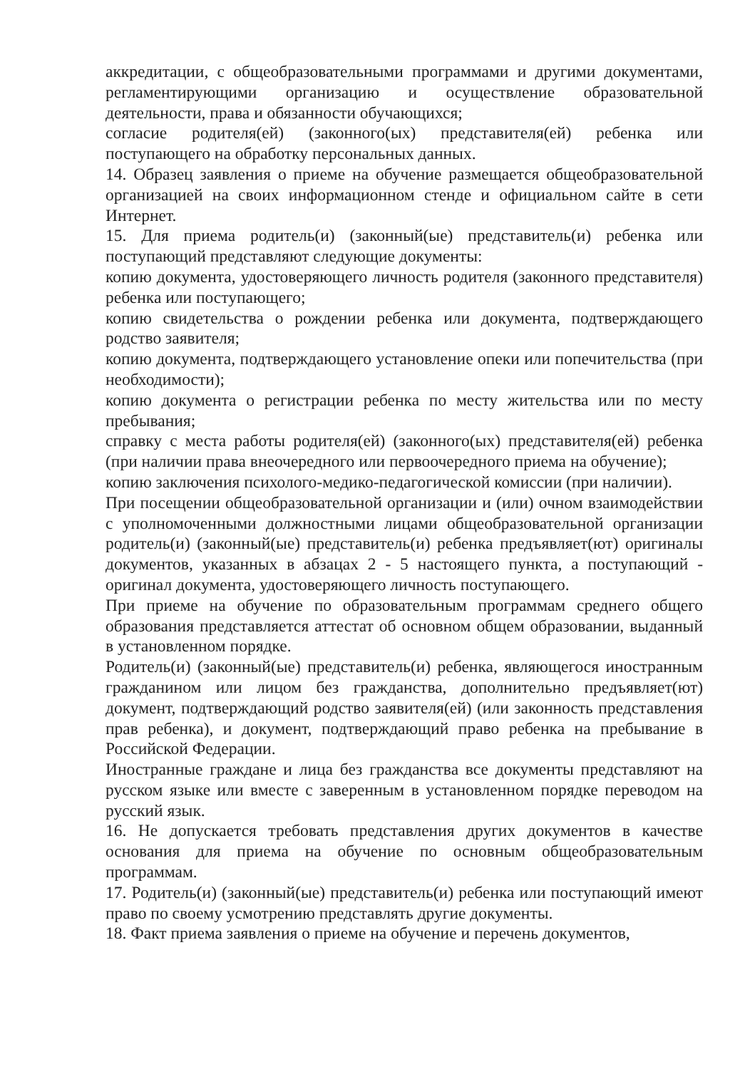аккредитации, с общеобразовательными программами и другими документами, регламентирующими организацию и осуществление образовательной деятельности, права и обязанности обучающихся;
согласие родителя(ей) (законного(ых) представителя(ей) ребенка или поступающего на обработку персональных данных.
14. Образец заявления о приеме на обучение размещается общеобразовательной организацией на своих информационном стенде и официальном сайте в сети Интернет.
15. Для приема родитель(и) (законный(ые) представитель(и) ребенка или поступающий представляют следующие документы:
копию документа, удостоверяющего личность родителя (законного представителя) ребенка или поступающего;
копию свидетельства о рождении ребенка или документа, подтверждающего родство заявителя;
копию документа, подтверждающего установление опеки или попечительства (при необходимости);
копию документа о регистрации ребенка по месту жительства или по месту пребывания;
справку с места работы родителя(ей) (законного(ых) представителя(ей) ребенка (при наличии права внеочередного или первоочередного приема на обучение);
копию заключения психолого-медико-педагогической комиссии (при наличии).
При посещении общеобразовательной организации и (или) очном взаимодействии с уполномоченными должностными лицами общеобразовательной организации родитель(и) (законный(ые) представитель(и) ребенка предъявляет(ют) оригиналы документов, указанных в абзацах 2 - 5 настоящего пункта, а поступающий - оригинал документа, удостоверяющего личность поступающего.
При приеме на обучение по образовательным программам среднего общего образования представляется аттестат об основном общем образовании, выданный в установленном порядке.
Родитель(и) (законный(ые) представитель(и) ребенка, являющегося иностранным гражданином или лицом без гражданства, дополнительно предъявляет(ют) документ, подтверждающий родство заявителя(ей) (или законность представления прав ребенка), и документ, подтверждающий право ребенка на пребывание в Российской Федерации.
Иностранные граждане и лица без гражданства все документы представляют на русском языке или вместе с заверенным в установленном порядке переводом на русский язык.
16. Не допускается требовать представления других документов в качестве основания для приема на обучение по основным общеобразовательным программам.
17. Родитель(и) (законный(ые) представитель(и) ребенка или поступающий имеют право по своему усмотрению представлять другие документы.
18. Факт приема заявления о приеме на обучение и перечень документов,